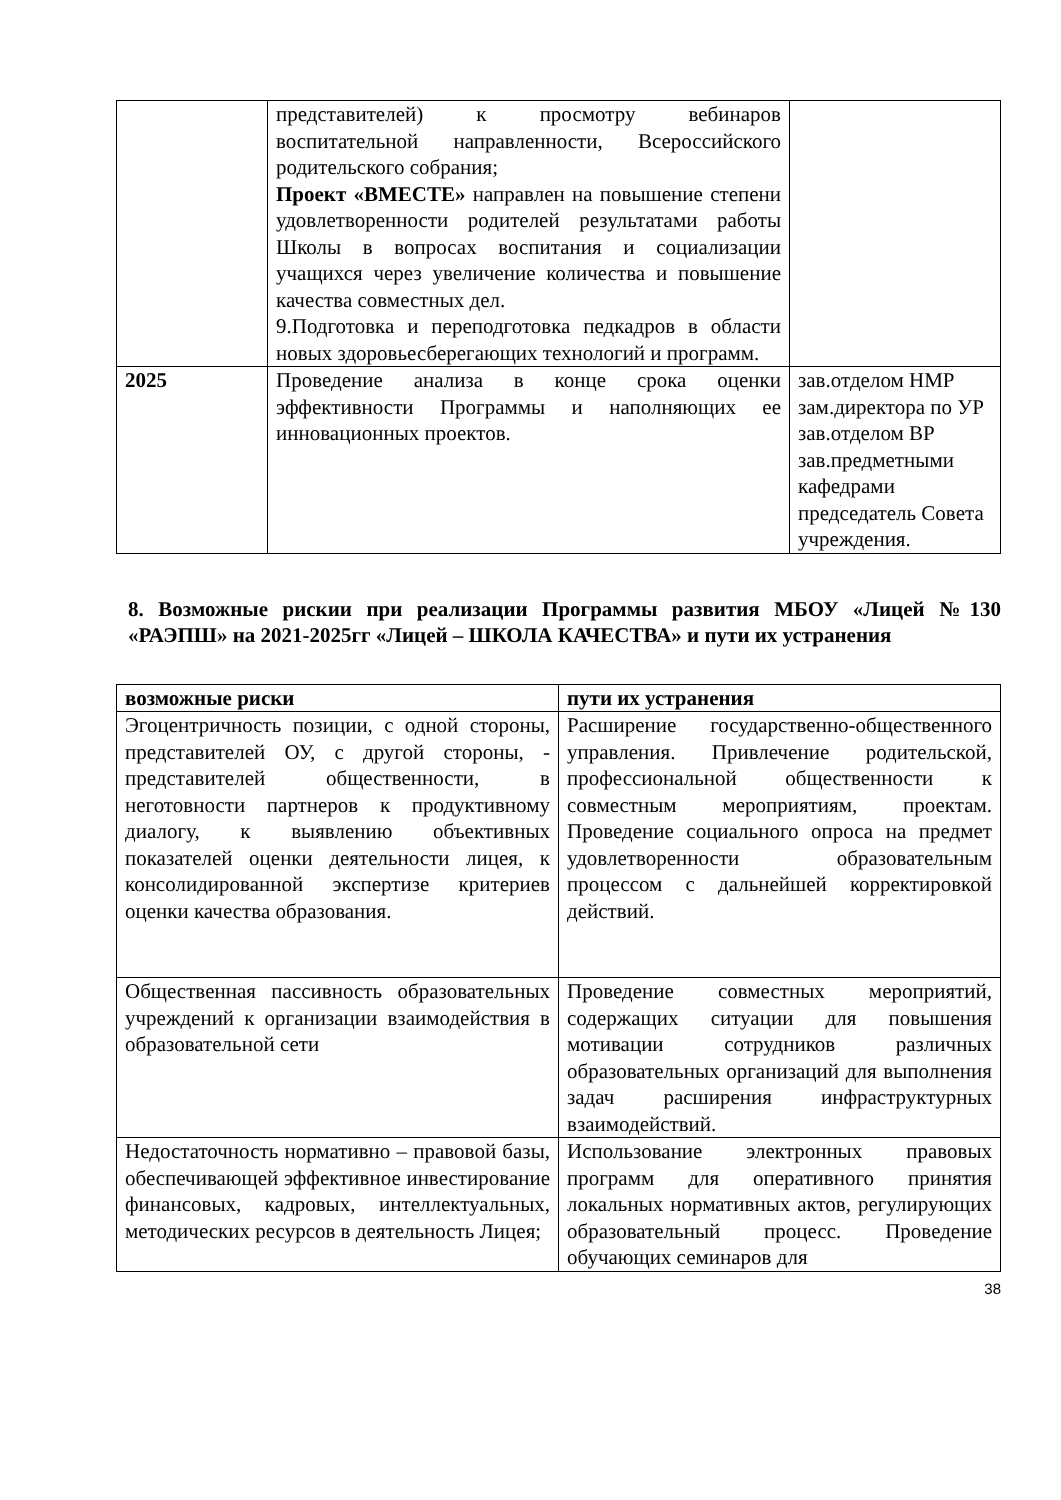| | представителей) к просмотру вебинаров воспитательной направленности, Всероссийского родительского собрания; Проект «ВМЕСТЕ» направлен на повышение степени удовлетворенности родителей результатами работы Школы в вопросах воспитания и социализации учащихся через увеличение количества и повышение качества совместных дел. 9.Подготовка и переподготовка педкадров в области новых здоровьесберегающих технологий и программ. | |
| 2025 | Проведение анализа в конце срока оценки эффективности Программы и наполняющих ее инновационных проектов. | зав.отделом НМР зам.директора по УР зав.отделом ВР зав.предметными кафедрами председатель Совета учреждения. |
8. Возможные рискии при реализации Программы развития МБОУ «Лицей №130 «РАЭПШ» на 2021-2025гг «Лицей – ШКОЛА КАЧЕСТВА» и пути их устранения
| возможные риски | пути их устранения |
| --- | --- |
| Эгоцентричность позиции, с одной стороны, представителей ОУ, с другой стороны, - представителей общественности, в неготовности партнеров к продуктивному диалогу, к выявлению объективных показателей оценки деятельности лицея, к консолидированной экспертизе критериев оценки качества образования. | Расширение государственно-общественного управления. Привлечение родительской, профессиональной общественности к совместным мероприятиям, проектам. Проведение социального опроса на предмет удовлетворенности образовательным процессом с дальнейшей корректировкой действий. |
| Общественная пассивность образовательных учреждений к организации взаимодействия в образовательной сети | Проведение совместных мероприятий, содержащих ситуации для повышения мотивации сотрудников различных образовательных организаций для выполнения задач расширения инфраструктурных взаимодействий. |
| Недостаточность нормативно – правовой базы, обеспечивающей эффективное инвестирование финансовых, кадровых, интеллектуальных, методических ресурсов в деятельность Лицея; | Использование электронных правовых программ для оперативного принятия локальных нормативных актов, регулирующих образовательный процесс. Проведение обучающих семинаров для |
38